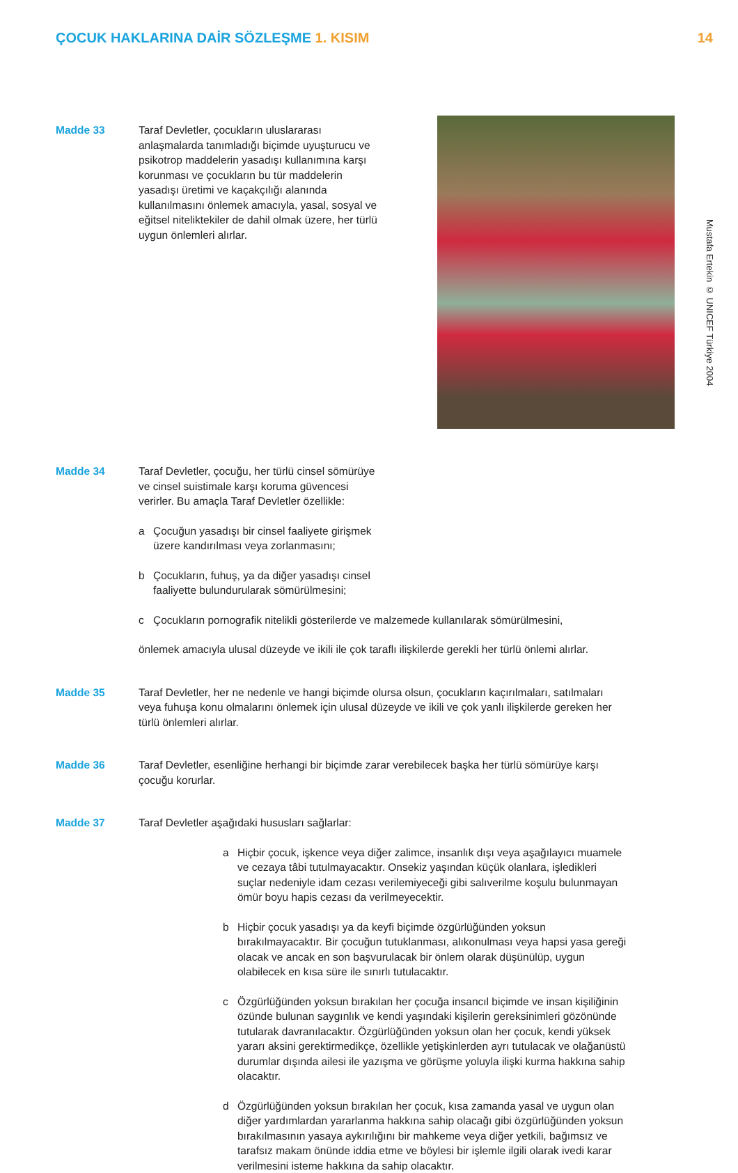ÇOCUK HAKLARINA DAİR SÖZLEŞME 1. KISIM
14
Mustafa Ertekin © UNICEF Türkiye 2004
Madde 33 Taraf Devletler, çocukların uluslararası anlaşmalarda tanımladığı biçimde uyuşturucu ve psikotrop maddelerin yasadışı kullanımına karşı korunması ve çocukların bu tür maddelerin yasadışı üretimi ve kaçakçılığı alanında kullanılmasını önlemek amacıyla, yasal, sosyal ve eğitsel niteliktekiler de dahil olmak üzere, her türlü uygun önlemleri alırlar.
Madde 34 Taraf Devletler, çocuğu, her türlü cinsel sömürüye ve cinsel suistimale karşı koruma güvencesi verirler. Bu amaçla Taraf Devletler özellikle:
a Çocuğun yasadışı bir cinsel faaliyete girişmek üzere kandırılması veya zorlanmasını;
b Çocukların, fuhuş, ya da diğer yasadışı cinsel faaliyette bulundurularak sömürülmesini;
c Çocukların pornografik nitelikli gösterilerde ve malzemede kullanılarak sömürülmesini,
önlemek amacıyla ulusal düzeyde ve ikili ile çok taraflı ilişkilerde gerekli her türlü önlemi alırlar.
Madde 35 Taraf Devletler, her ne nedenle ve hangi biçimde olursa olsun, çocukların kaçırılmaları, satılmaları veya fuhuşa konu olmalarını önlemek için ulusal düzeyde ve ikili ve çok yanlı ilişkilerde gereken her türlü önlemleri alırlar.
Madde 36 Taraf Devletler, esenliğine herhangi bir biçimde zarar verebilecek başka her türlü sömürüye karşı çocuğu korurlar.
Madde 37 Taraf Devletler aşağıdaki hususları sağlarlar:
a Hiçbir çocuk, işkence veya diğer zalimce, insanlık dışı veya aşağılayıcı muamele ve cezaya tâbi tutulmayacaktır. Onsekiz yaşından küçük olanlara, işledikleri suçlar nedeniyle idam cezası verilemiyeceği gibi salıverilme koşulu bulunmayan ömür boyu hapis cezası da verilmeyecektir.
b Hiçbir çocuk yasadışı ya da keyfi biçimde özgürlüğünden yoksun bırakılmayacaktır. Bir çocuğun tutuklanması, alıkonulması veya hapsi yasa gereği olacak ve ancak en son başvurulacak bir önlem olarak düşünülüp, uygun olabilecek en kısa süre ile sınırlı tutulacaktır.
c Özgürlüğünden yoksun bırakılan her çocuğa insancıl biçimde ve insan kişiliğinin özünde bulunan saygınlık ve kendi yaşındaki kişilerin gereksinimleri gözönünde tutularak davranılacaktır. Özgürlüğünden yoksun olan her çocuk, kendi yüksek yararı aksini gerektirmedikçe, özellikle yetişkinlerden ayrı tutulacak ve olağanüstü durumlar dışında ailesi ile yazışma ve görüşme yoluyla ilişki kurma hakkına sahip olacaktır.
d Özgürlüğünden yoksun bırakılan her çocuk, kısa zamanda yasal ve uygun olan diğer yardımlardan yararlanma hakkına sahip olacağı gibi özgürlüğünden yoksun bırakılmasının yasaya aykırılığını bir mahkeme veya diğer yetkili, bağımsız ve tarafsız makam önünde iddia etme ve böylesi bir işlemle ilgili olarak ivedi karar verilmesini isteme hakkına da sahip olacaktır.